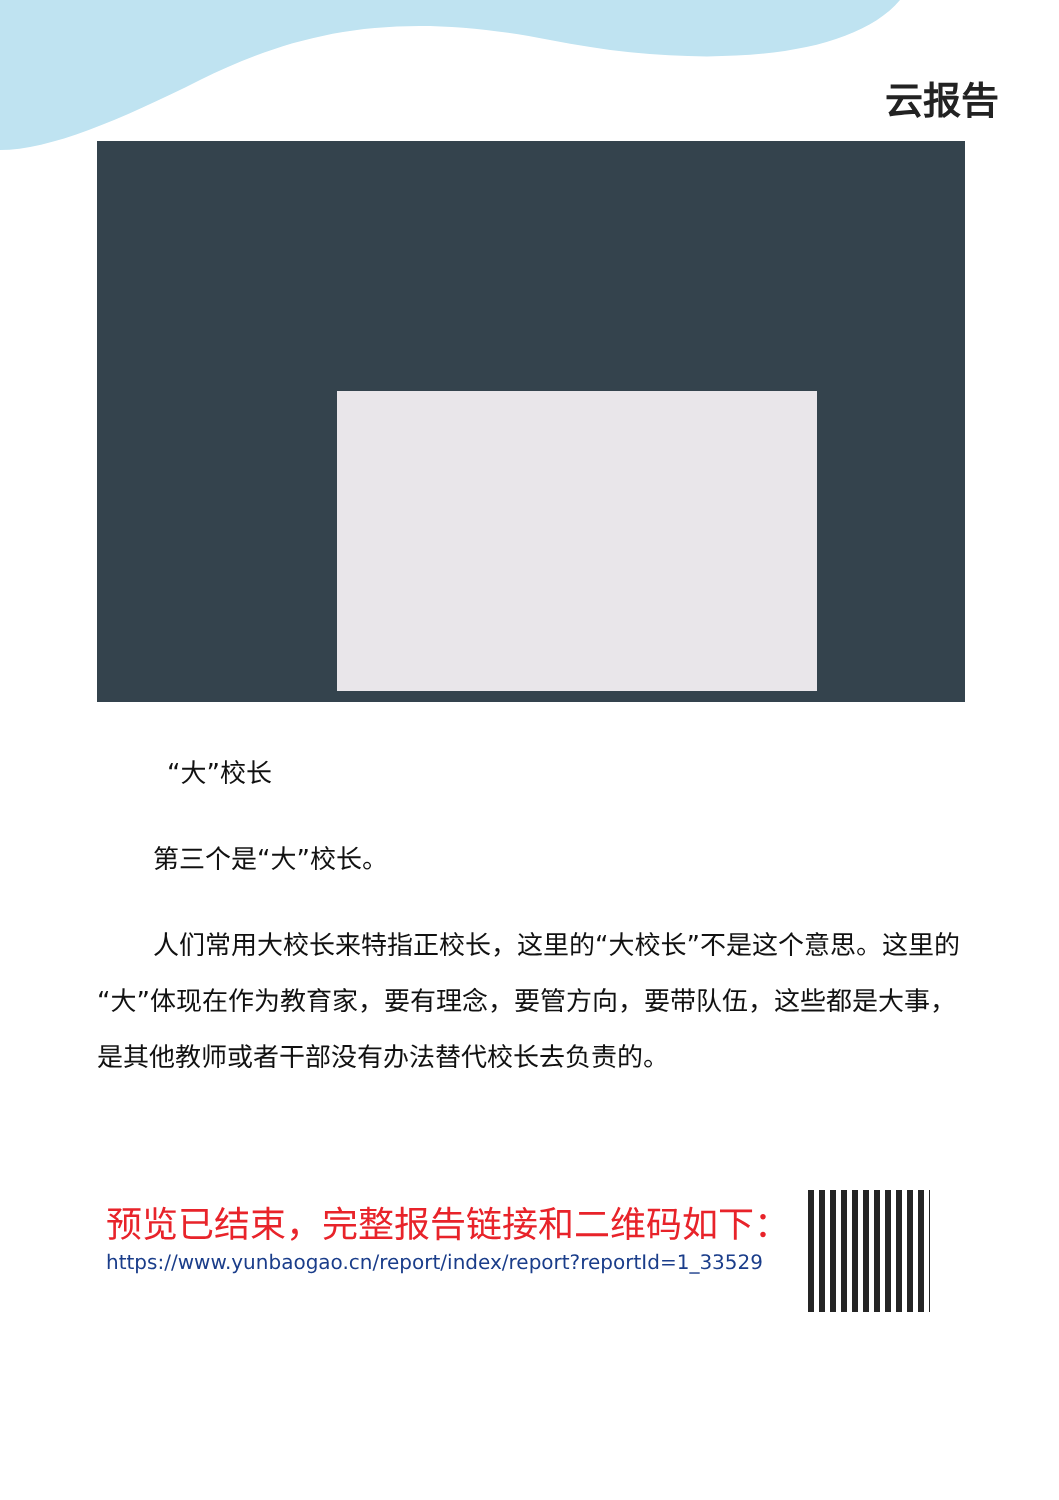云报告
“大”校长
第三个是“大”校长。
人们常用大校长来特指正校长，这里的“大校长”不是这个意思。这里的“大”体现在作为教育家，要有理念，要管方向，要带队伍，这些都是大事，是其他教师或者干部没有办法替代校长去负责的。
预览已结束，完整报告链接和二维码如下：
https://www.yunbaogao.cn/report/index/report?reportId=1_33529